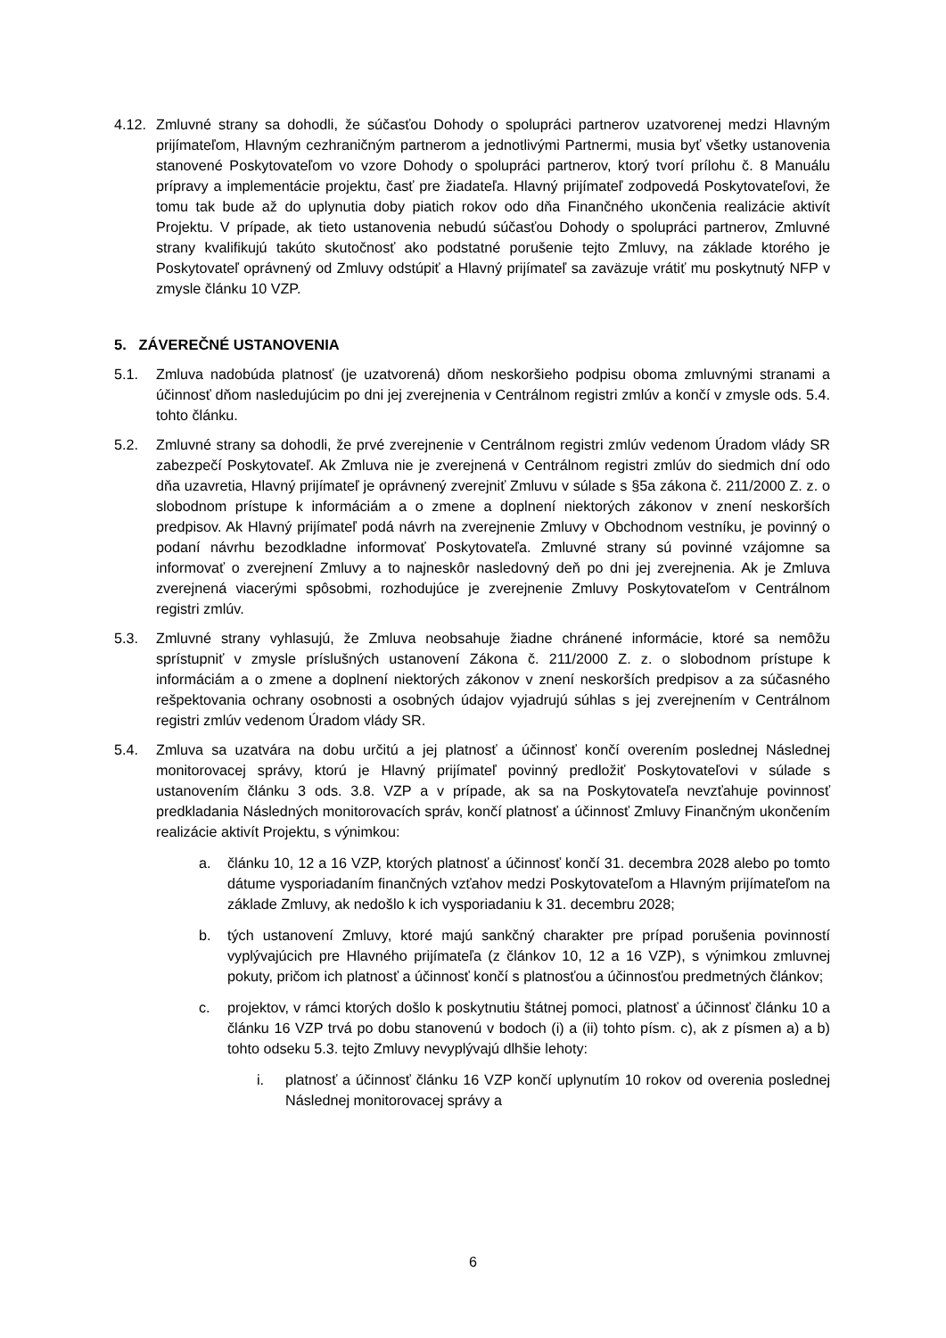4.12.
Zmluvné strany sa dohodli, že súčasťou Dohody o spolupráci partnerov uzatvorenej medzi Hlavným prijímateľom, Hlavným cezhraničným partnerom a jednotlivými Partnermi, musia byť všetky ustanovenia stanovené Poskytovateľom vo vzore Dohody o spolupráci partnerov, ktorý tvorí prílohu č. 8 Manuálu prípravy a implementácie projektu, časť pre žiadateľa. Hlavný prijímateľ zodpovedá Poskytovateľovi, že tomu tak bude až do uplynutia doby piatich rokov odo dňa Finančného ukončenia realizácie aktivít Projektu. V prípade, ak tieto ustanovenia nebudú súčasťou Dohody o spolupráci partnerov, Zmluvné strany kvalifikujú takúto skutočnosť ako podstatné porušenie tejto Zmluvy, na základe ktorého je Poskytovateľ oprávnený od Zmluvy odstúpiť a Hlavný prijímateľ sa zaväzuje vrátiť mu poskytnutý NFP v zmysle článku 10 VZP.
5. ZÁVEREČNÉ USTANOVENIA
5.1. Zmluva nadobúda platnosť (je uzatvorená) dňom neskoršieho podpisu oboma zmluvnými stranami a účinnosť dňom nasledujúcim po dni jej zverejnenia v Centrálnom registri zmlúv a končí v zmysle ods. 5.4. tohto článku.
5.2. Zmluvné strany sa dohodli, že prvé zverejnenie v Centrálnom registri zmlúv vedenom Úradom vlády SR zabezpečí Poskytovateľ. Ak Zmluva nie je zverejnená v Centrálnom registri zmlúv do siedmich dní odo dňa uzavretia, Hlavný prijímateľ je oprávnený zverejniť Zmluvu v súlade s §5a zákona č. 211/2000 Z. z. o slobodnom prístupe k informáciám a o zmene a doplnení niektorých zákonov v znení neskorších predpisov. Ak Hlavný prijímateľ podá návrh na zverejnenie Zmluvy v Obchodnom vestníku, je povinný o podaní návrhu bezodkladne informovať Poskytovateľa. Zmluvné strany sú povinné vzájomne sa informovať o zverejnení Zmluvy a to najneskôr nasledovný deň po dni jej zverejnenia. Ak je Zmluva zverejnená viacerými spôsobmi, rozhodujúce je zverejnenie Zmluvy Poskytovateľom v Centrálnom registri zmlúv.
5.3. Zmluvné strany vyhlasujú, že Zmluva neobsahuje žiadne chránené informácie, ktoré sa nemôžu sprístupniť v zmysle príslušných ustanovení Zákona č. 211/2000 Z. z. o slobodnom prístupe k informáciám a o zmene a doplnení niektorých zákonov v znení neskorších predpisov a za súčasného rešpektovania ochrany osobnosti a osobných údajov vyjadrujú súhlas s jej zverejnením v Centrálnom registri zmlúv vedenom Úradom vlády SR.
5.4. Zmluva sa uzatvára na dobu určitú a jej platnosť a účinnosť končí overením poslednej Následnej monitorovacej správy, ktorú je Hlavný prijímateľ povinný predložiť Poskytovateľovi v súlade s ustanovením článku 3 ods. 3.8. VZP a v prípade, ak sa na Poskytovateľa nevzťahuje povinnosť predkladania Následných monitorovacích správ, končí platnosť a účinnosť Zmluvy Finančným ukončením realizácie aktivít Projektu, s výnimkou:
a. článku 10, 12 a 16 VZP, ktorých platnosť a účinnosť končí 31. decembra 2028 alebo po tomto dátume vysporiadaním finančných vzťahov medzi Poskytovateľom a Hlavným prijímateľom na základe Zmluvy, ak nedošlo k ich vysporiadaniu k 31. decembru 2028;
b. tých ustanovení Zmluvy, ktoré majú sankčný charakter pre prípad porušenia povinností vyplývajúcich pre Hlavného prijímateľa (z článkov 10, 12 a 16 VZP), s výnimkou zmluvnej pokuty, pričom ich platnosť a účinnosť končí s platnosťou a účinnosťou predmetných článkov;
c. projektov, v rámci ktorých došlo k poskytnutiu štátnej pomoci, platnosť a účinnosť článku 10 a článku 16 VZP trvá po dobu stanovenú v bodoch (i) a (ii) tohto písm. c), ak z písmen a) a b) tohto odseku 5.3. tejto Zmluvy nevyplývajú dlhšie lehoty:
i. platnosť a účinnosť článku 16 VZP končí uplynutím 10 rokov od overenia poslednej Následnej monitorovacej správy a
6